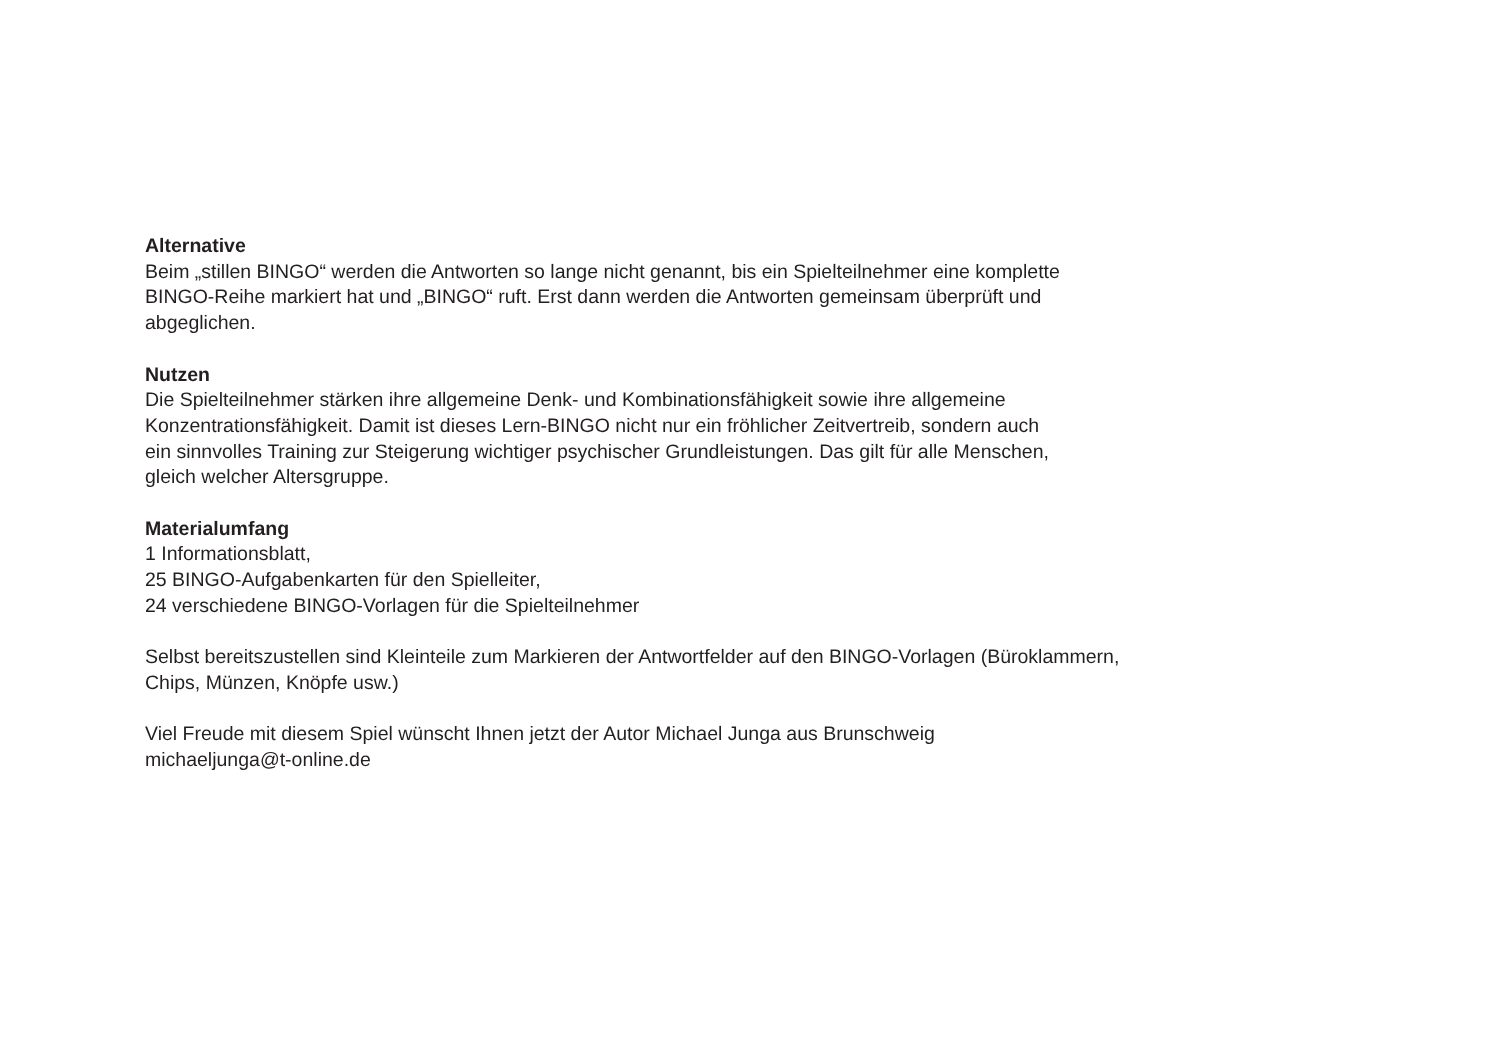Alternative
Beim „stillen BINGO“ werden die Antworten so lange nicht genannt, bis ein Spielteilnehmer eine komplette
BINGO-Reihe markiert hat und „BINGO“ ruft. Erst dann werden die Antworten gemeinsam überprüft und
abgeglichen.
Nutzen
Die Spielteilnehmer stärken ihre allgemeine Denk- und Kombinationsfähigkeit sowie ihre allgemeine
Konzentrationsfähigkeit. Damit ist dieses Lern-BINGO nicht nur ein fröhlicher Zeitvertreib, sondern auch
ein sinnvolles Training zur Steigerung wichtiger psychischer Grundleistungen. Das gilt für alle Menschen,
gleich welcher Altersgruppe.
Materialumfang
1 Informationsblatt,
25 BINGO-Aufgabenkarten für den Spielleiter,
24 verschiedene BINGO-Vorlagen für die Spielteilnehmer
Selbst bereitszustellen sind Kleinteile zum Markieren der Antwortfelder auf den BINGO-Vorlagen (Büroklammern,
Chips, Münzen, Knöpfe usw.)
Viel Freude mit diesem Spiel wünscht Ihnen jetzt der Autor Michael Junga aus Brunschweig
michaeljunga@t-online.de